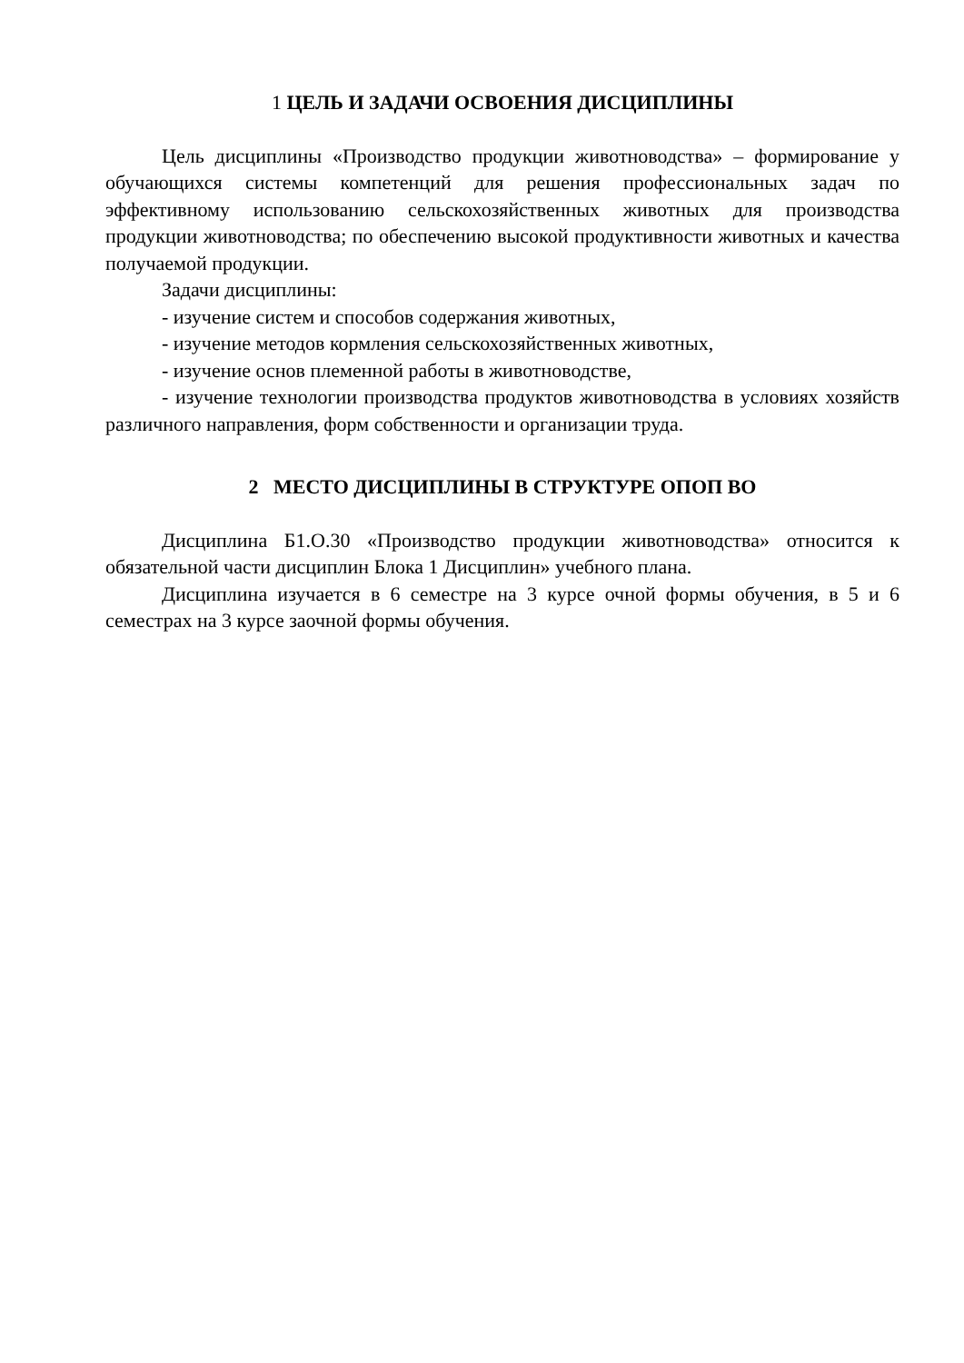1 ЦЕЛЬ И ЗАДАЧИ ОСВОЕНИЯ ДИСЦИПЛИНЫ
Цель дисциплины «Производство продукции животноводства» – формиро­вание у обучающихся системы компетенций для решения профессиональных за­дач по эффективному использованию сельскохозяйственных животных для про­изводства продукции животноводства; по обеспечению высокой продуктивности животных и качества получаемой продукции.
Задачи дисциплины:
- изучение систем и способов содержания животных,
- изучение методов кормления сельскохозяйственных животных,
- изучение основ племенной работы в животноводстве,
- изучение технологии производства продуктов животноводства в условиях хозяйств различного направления, форм собственности и организации труда.
2 МЕСТО ДИСЦИПЛИНЫ В СТРУКТУРЕ ОПОП ВО
Дисциплина Б1.О.30 «Производство продукции животноводства» относит­ся к обязательной части дисциплин Блока 1 Дисциплин» учебного плана.
Дисциплина изучается в 6 семестре на 3 курсе очной формы обучения, в 5 и 6 семестрах на 3 курсе заочной формы обучения.